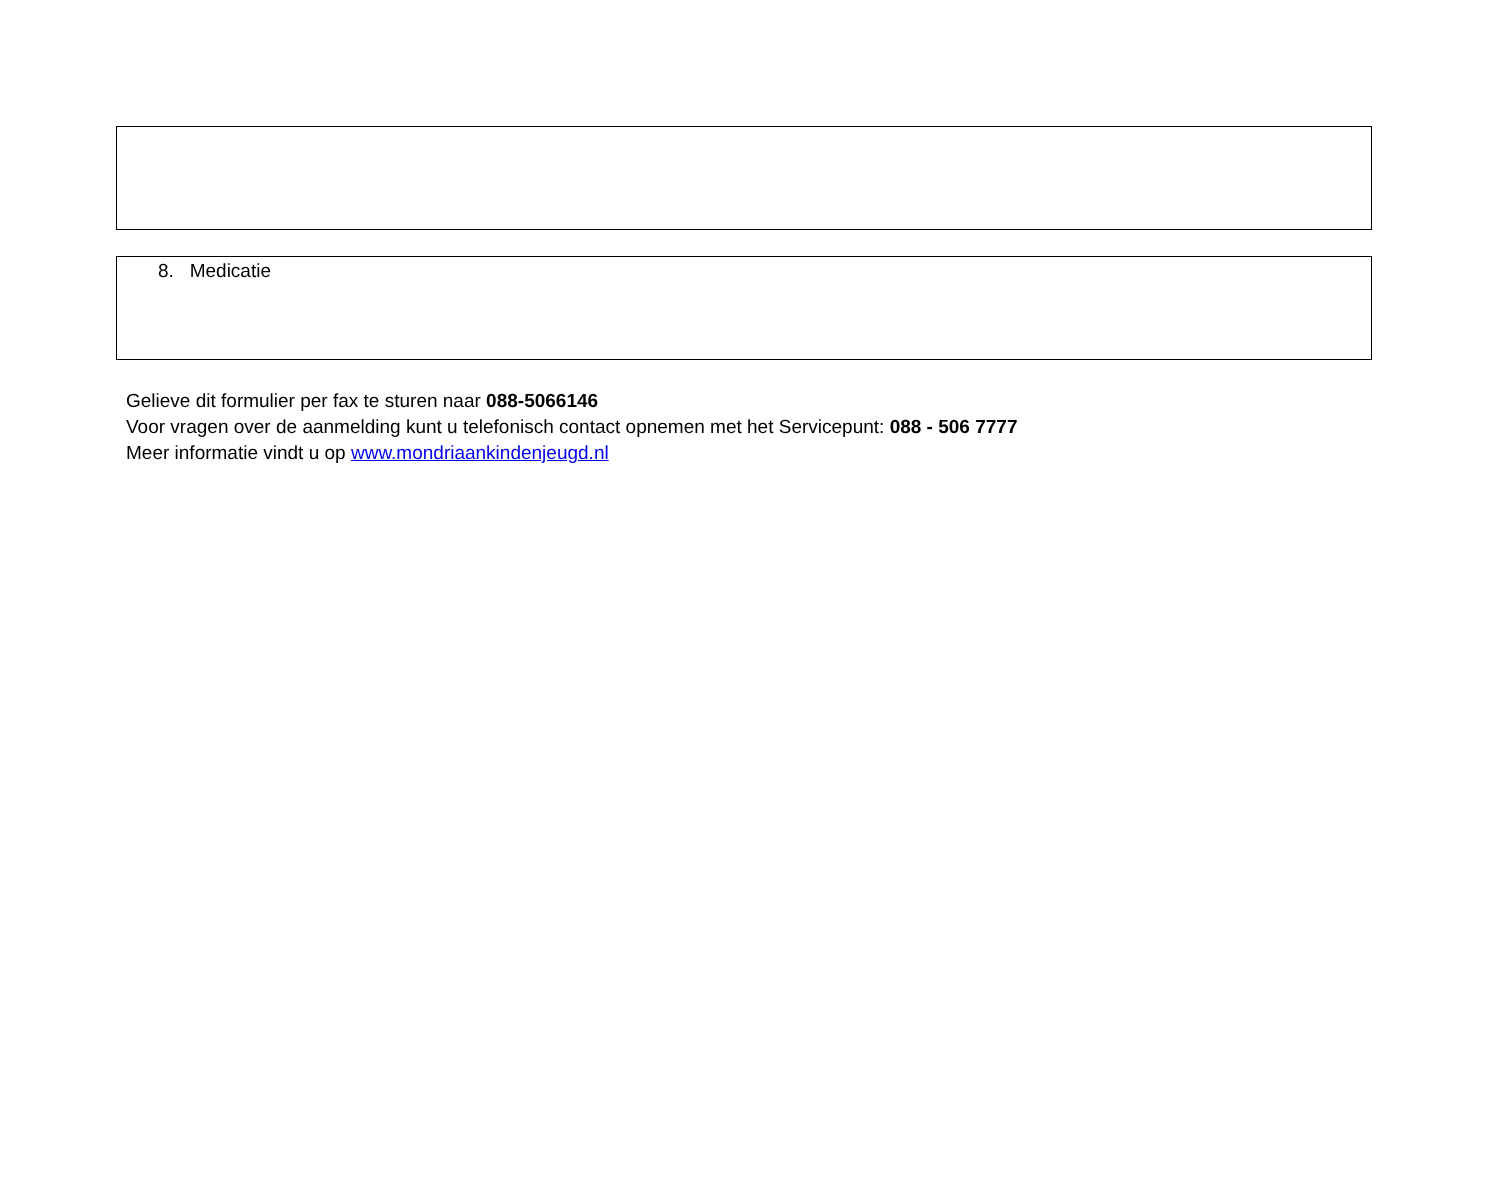8. Medicatie
Gelieve dit formulier per fax te sturen naar 088-5066146
Voor vragen over de aanmelding kunt u telefonisch contact opnemen met het Servicepunt: 088 - 506 7777
Meer informatie vindt u op www.mondriaankindenjeugd.nl